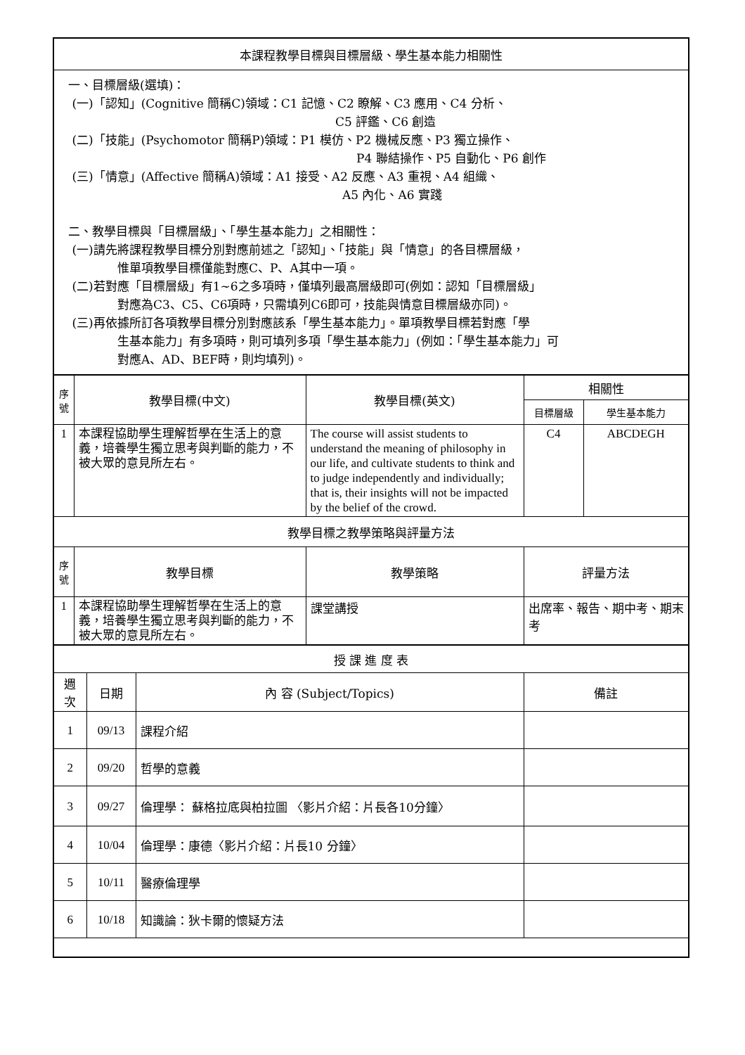| 本課程教學目標與目標層級、學生基本能力相關性 |
| 一、目標層級(選填)： (一)「認知」(Cognitive 簡稱C)領域：C1 記憶、C2 瞭解、C3 應用、C4 分析、 C5 評鑑、C6 創造 (二)「技能」(Psychomotor 簡稱P)領域：P1 模仿、P2 機械反應、P3 獨立操作、 P4 聯結操作、P5 自動化、P6 創作 (三)「情意」(Affective 簡稱A)領域：A1 接受、A2 反應、A3 重視、A4 組織、 A5 內化、A6 實踐 二、教學目標與「目標層級」、「學生基本能力」之相關性： (一)請先將課程教學目標分別對應前述之「認知」、「技能」與「情意」的各目標層級， 惟單項教學目標僅能對應C、P、A其中一項。 (二)若對應「目標層級」有1~6之多項時，僅填列最高層級即可(例如：認知「目標層級」 對應為C3、C5、C6項時，只需填列C6即可，技能與情意目標層級亦同)。 (三)再依據所訂各項教學目標分別對應該系「學生基本能力」。單項教學目標若對應「學 生基本能力」有多項時，則可填列多項「學生基本能力」(例如：「學生基本能力」可 對應A、AD、BEF時，則均填列)。 |
| 序 號 | 教學目標(中文) | 教學目標(英文) | 相關性 | |
| --- | --- | --- | --- | --- |
| | | | 目標層級 | 學生基本能力 |
| 1 | 本課程協助學生理解哲學在生活上的意義，培養學生獨立思考與判斷的能力，不被大眾的意見所左右。 | The course will assist students to understand the meaning of philosophy in our life, and cultivate students to think and to judge independently and individually; that is, their insights will not be impacted by the belief of the crowd. | C4 | ABCDEGH |
| 教學目標之教學策略與評量方法 | | | | |
| 序 號 | 教學目標 | 教學策略 | 評量方法 | |
| 1 | 本課程協助學生理解哲學在生活上的意義，培養學生獨立思考與判斷的能力，不被大眾的意見所左右。 | 課堂講授 | 出席率、報告、期中考、期末考 | |
| 授 課 進 度 表 | | | |
| 週次 | 日期 | 內 容 (Subject/Topics) | 備註 |
| 1 | 09/13 | 課程介紹 | |
| 2 | 09/20 | 哲學的意義 | |
| 3 | 09/27 | 倫理學： 蘇格拉底與柏拉圖 〈影片介紹：片長各10分鐘〉 | |
| 4 | 10/04 | 倫理學：康德〈影片介紹：片長10 分鐘〉 | |
| 5 | 10/11 | 醫療倫理學 | |
| 6 | 10/18 | 知識論：狄卡爾的懷疑方法 | |